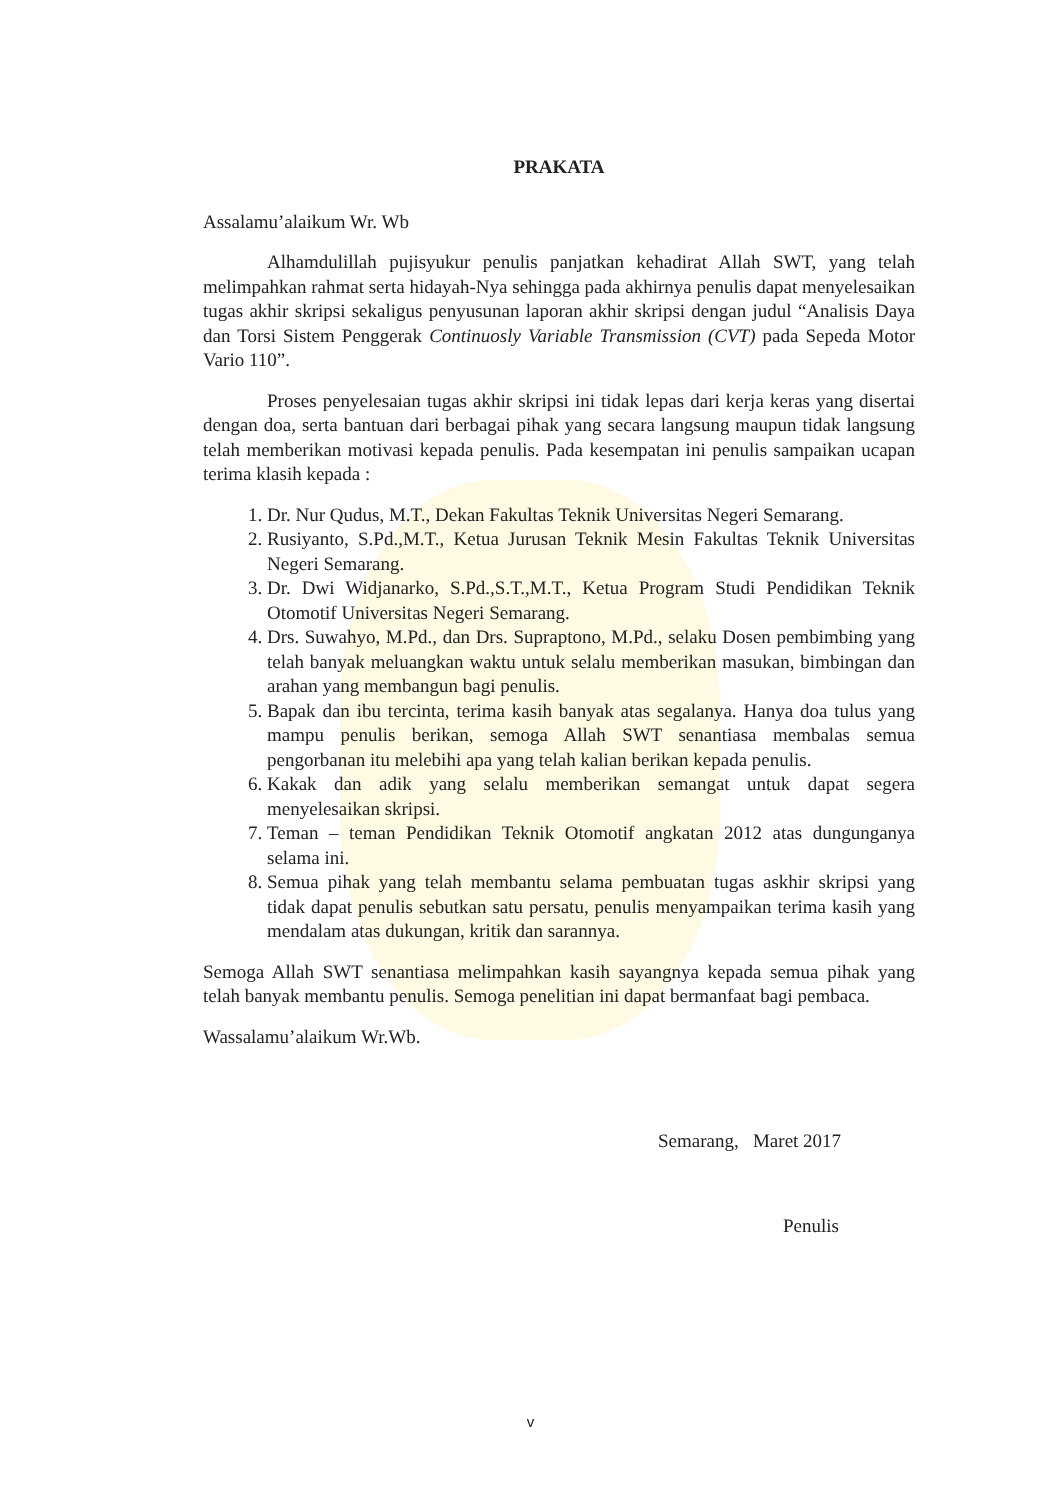PRAKATA
Assalamu’alaikum Wr. Wb
Alhamdulillah pujisyukur penulis panjatkan kehadirat Allah SWT, yang telah melimpahkan rahmat serta hidayah-Nya sehingga pada akhirnya penulis dapat menyelesaikan tugas akhir skripsi sekaligus penyusunan laporan akhir skripsi dengan judul “Analisis Daya dan Torsi Sistem Penggerak Continuosly Variable Transmission (CVT) pada Sepeda Motor Vario 110”.
Proses penyelesaian tugas akhir skripsi ini tidak lepas dari kerja keras yang disertai dengan doa, serta bantuan dari berbagai pihak yang secara langsung maupun tidak langsung telah memberikan motivasi kepada penulis. Pada kesempatan ini penulis sampaikan ucapan terima klasih kepada :
1. Dr. Nur Qudus, M.T., Dekan Fakultas Teknik Universitas Negeri Semarang.
2. Rusiyanto, S.Pd.,M.T., Ketua Jurusan Teknik Mesin Fakultas Teknik Universitas Negeri Semarang.
3. Dr. Dwi Widjanarko, S.Pd.,S.T.,M.T., Ketua Program Studi Pendidikan Teknik Otomotif Universitas Negeri Semarang.
4. Drs. Suwahyo, M.Pd., dan Drs. Supraptono, M.Pd., selaku Dosen pembimbing yang telah banyak meluangkan waktu untuk selalu memberikan masukan, bimbingan dan arahan yang membangun bagi penulis.
5. Bapak dan ibu tercinta, terima kasih banyak atas segalanya. Hanya doa tulus yang mampu penulis berikan, semoga Allah SWT senantiasa membalas semua pengorbanan itu melebihi apa yang telah kalian berikan kepada penulis.
6. Kakak dan adik yang selalu memberikan semangat untuk dapat segera menyelesaikan skripsi.
7. Teman – teman Pendidikan Teknik Otomotif angkatan 2012 atas dungunganya selama ini.
8. Semua pihak yang telah membantu selama pembuatan tugas askhir skripsi yang tidak dapat penulis sebutkan satu persatu, penulis menyampaikan terima kasih yang mendalam atas dukungan, kritik dan sarannya.
Semoga Allah SWT senantiasa melimpahkan kasih sayangnya kepada semua pihak yang telah banyak membantu penulis. Semoga penelitian ini dapat bermanfaat bagi pembaca.
Wassalamu’alaikum Wr.Wb.
Semarang, Maret 2017
Penulis
v